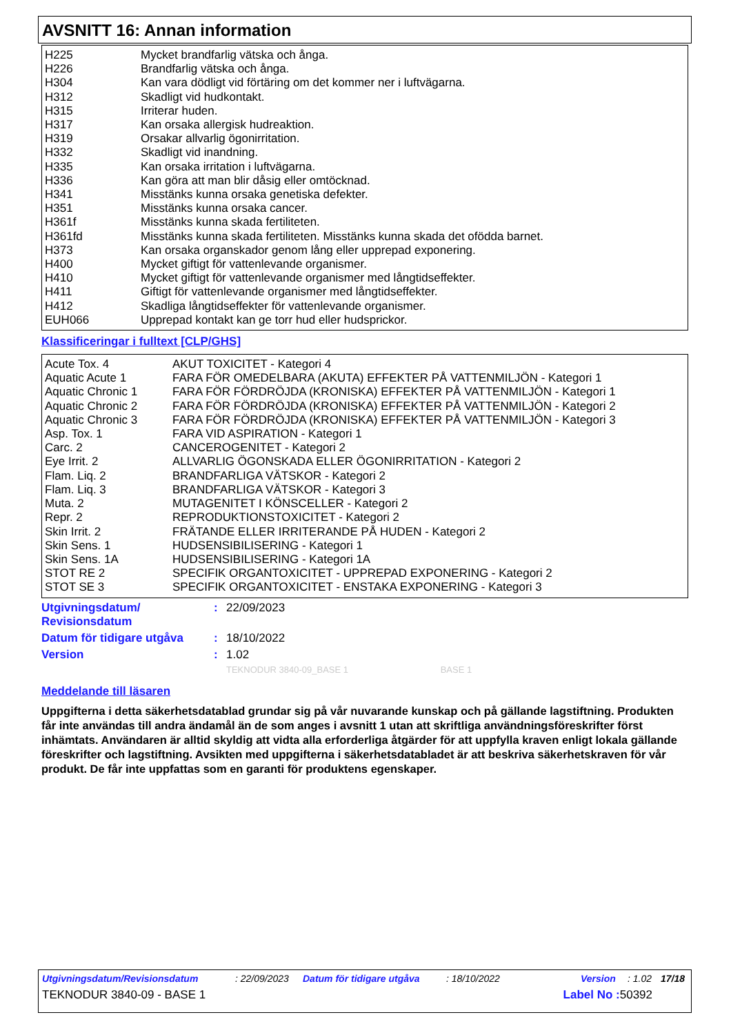AVSNITT 16: Annan information
| H225 | Mycket brandfarlig vätska och ånga. |
| H226 | Brandfarlig vätska och ånga. |
| H304 | Kan vara dödligt vid förtäring om det kommer ner i luftvägarna. |
| H312 | Skadligt vid hudkontakt. |
| H315 | Irriterar huden. |
| H317 | Kan orsaka allergisk hudreaktion. |
| H319 | Orsakar allvarlig ögonirritation. |
| H332 | Skadligt vid inandning. |
| H335 | Kan orsaka irritation i luftvägarna. |
| H336 | Kan göra att man blir dåsig eller omtöcknad. |
| H341 | Misstänks kunna orsaka genetiska defekter. |
| H351 | Misstänks kunna orsaka cancer. |
| H361f | Misstänks kunna skada fertiliteten. |
| H361fd | Misstänks kunna skada fertiliteten. Misstänks kunna skada det ofödda barnet. |
| H373 | Kan orsaka organskador genom lång eller upprepad exponering. |
| H400 | Mycket giftigt för vattenlevande organismer. |
| H410 | Mycket giftigt för vattenlevande organismer med långtidseffekter. |
| H411 | Giftigt för vattenlevande organismer med långtidseffekter. |
| H412 | Skadliga långtidseffekter för vattenlevande organismer. |
| EUH066 | Upprepad kontakt kan ge torr hud eller hudsprickor. |
Klassificeringar i fulltext [CLP/GHS]
| Acute Tox. 4 | AKUT TOXICITET - Kategori 4 |
| Aquatic Acute 1 | FARA FÖR OMEDELBARA (AKUTA) EFFEKTER PÅ VATTENMILJÖN - Kategori 1 |
| Aquatic Chronic 1 | FARA FÖR FÖRDRÖJDA (KRONISKA) EFFEKTER PÅ VATTENMILJÖN - Kategori 1 |
| Aquatic Chronic 2 | FARA FÖR FÖRDRÖJDA (KRONISKA) EFFEKTER PÅ VATTENMILJÖN - Kategori 2 |
| Aquatic Chronic 3 | FARA FÖR FÖRDRÖJDA (KRONISKA) EFFEKTER PÅ VATTENMILJÖN - Kategori 3 |
| Asp. Tox. 1 | FARA VID ASPIRATION - Kategori 1 |
| Carc. 2 | CANCEROGENITET - Kategori 2 |
| Eye Irrit. 2 | ALLVARLIG ÖGONSKADA ELLER ÖGONIRRITATION - Kategori 2 |
| Flam. Liq. 2 | BRANDFARLIGA VÄTSKOR - Kategori 2 |
| Flam. Liq. 3 | BRANDFARLIGA VÄTSKOR - Kategori 3 |
| Muta. 2 | MUTAGENITET I KÖNSCELLER - Kategori 2 |
| Repr. 2 | REPRODUKTIONSTOXICITET - Kategori 2 |
| Skin Irrit. 2 | FRÄTANDE ELLER IRRITERANDE PÅ HUDEN - Kategori 2 |
| Skin Sens. 1 | HUDSENSIBILISERING - Kategori 1 |
| Skin Sens. 1A | HUDSENSIBILISERING - Kategori 1A |
| STOT RE 2 | SPECIFIK ORGANTOXICITET - UPPREPAD EXPONERING - Kategori 2 |
| STOT SE 3 | SPECIFIK ORGANTOXICITET - ENSTAKA EXPONERING - Kategori 3 |
| Utgivningsdatum/ Revisionsdatum | : | 22/09/2023 |
| Datum för tidigare utgåva | : | 18/10/2022 |
| Version | : | 1.02 |
| | | TEKNODUR 3840-09_BASE 1 BASE 1 |
Meddelande till läsaren
Uppgifterna i detta säkerhetsdatablad grundar sig på vår nuvarande kunskap och på gällande lagstiftning. Produkten får inte användas till andra ändamål än de som anges i avsnitt 1 utan att skriftliga användningsföreskrifter först inhämtats. Användaren är alltid skyldig att vidta alla erforderliga åtgärder för att uppfylla kraven enligt lokala gällande föreskrifter och lagstiftning. Avsikten med uppgifterna i säkerhetsdatabladet är att beskriva säkerhetskraven för vår produkt. De får inte uppfattas som en garanti för produktens egenskaper.
Utgivningsdatum/Revisionsdatum: 22/09/2023 Datum för tidigare utgåva: 18/10/2022 Version: 1.02 17/18
TEKNODUR 3840-09 - BASE 1 Label No : 50392